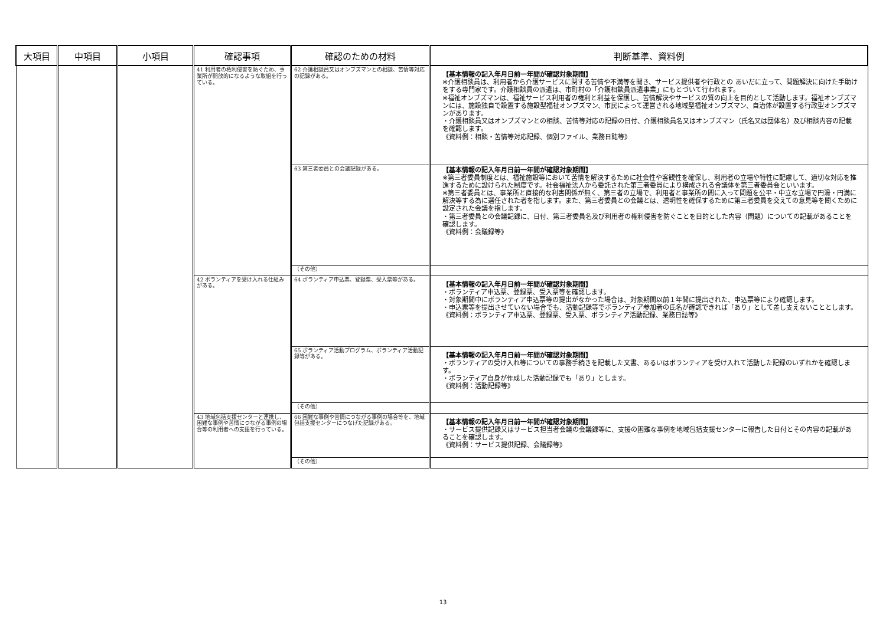| 大項目 | 中項目 | 小項目 | 確認事項 | 確認のための材料 | 判断基準、資料例 |
| --- | --- | --- | --- | --- | --- |
| | | | 41 利用者の権利侵害を防ぐため、事業所が開放的になるような取組を行っている。 | 62 介護相談員又はオンブズマンとの相談、苦情等対応の記録がある。 | 【基本情報の記入年月日前一年間が確認対象期間】 ※介護相談員は、利用者から介護サービスに関する苦情や不満等を聞き、サービス提供者や行政との あいだに立って、問題解決に向けた手助けをする専門家です。介護相談員の派遣は、市町村の「介護相談員派遣事業」にもとづいて行われます。 ※福祉オンブズマンは、福祉サービス利用者の権利と利益を保護し、苦情解決やサービスの質の向上を目的として活動します。福祉オンブズマンには、施設独自で設置する施設型福祉オンブズマン、市民によって運営される地域型福祉オンブズマン、自治体が設置する行政型オンブズマンがあります。 ・介護相談員又はオンブズマンとの相談、苦情等対応の記録の日付、介護相談員名又はオンブズマン（氏名又は団体名）及び相談内容の記載を確認します。 《資料例：相談・苦情等対応記録、個別ファイル、業務日誌等》 |
| | | | | 63 第三者委員との会議記録がある。 | 【基本情報の記入年月日前一年間が確認対象期間】 ※第三者委員制度とは、福祉施設等において苦情を解決するために社会性や客観性を確保し、利用者の立場や特性に配慮して、適切な対応を推進するために設けられた制度です。社会福祉法人から委託された第三者委員により構成される合議体を第三者委員会といいます。 ※第三者委員とは、事業所と直接的な利害関係が無く、第三者の立場で、利用者と事業所の間に入って問題を公平・中立な立場で円滑・円満に解決等する為に選任された者を指します。また、第三者委員との会議とは、透明性を確保するために第三者委員を交えての意見等を聞くために設定された会議を指します。 ・第三者委員との会議記録に、日付、第三者委員名及び利用者の権利侵害を防ぐことを目的とした内容（問題）についての記載があることを確認します。 《資料例：会議録等》 |
| | | | | （その他） | |
| | | | 42 ボランティアを受け入れる仕組みがある。 | 64 ボランティア申込票、登録票、受入票等がある。 | 【基本情報の記入年月日前一年間が確認対象期間】 ・ボランティア申込票、登録票、受入票等を確認します。 ・対象期間中にボランティア申込票等の提出がなかった場合は、対象期間以前１年間に提出された、申込票等により確認します。 ・申込票等を提出させていない場合でも、活動記録等でボランティア参加者の氏名が確認できれば「あり」として差し支えないこととします。 《資料例：ボランティア申込票、登録票、受入票、ボランティア活動記録、業務日誌等》 |
| | | | | 65 ボランティア活動プログラム、ボランティア活動記録等がある。 | 【基本情報の記入年月日前一年間が確認対象期間】 ・ボランティアの受け入れ等についての事務手続きを記載した文書、あるいはボランティアを受け入れて活動した記録のいずれかを確認します。 ・ボランティア自身が作成した活動記録でも「あり」とします。 《資料例：活動記録等》 |
| | | | | （その他） | |
| | | | 43 地域包括支援センターと連携し、困難な事例や苦情につながる事例の場合等の利用者への支援を行っている。 | 66 困難な事例や苦情につながる事例の場合等を、地域包括支援センターにつなげた記録がある。 | 【基本情報の記入年月日前一年間が確認対象期間】 ・サービス提供記録又はサービス担当者会議の会議録等に、支援の困難な事例を地域包括支援センターに報告した日付とその内容の記載があることを確認します。 《資料例：サービス提供記録、会議録等》 |
| | | | | （その他） | |
13